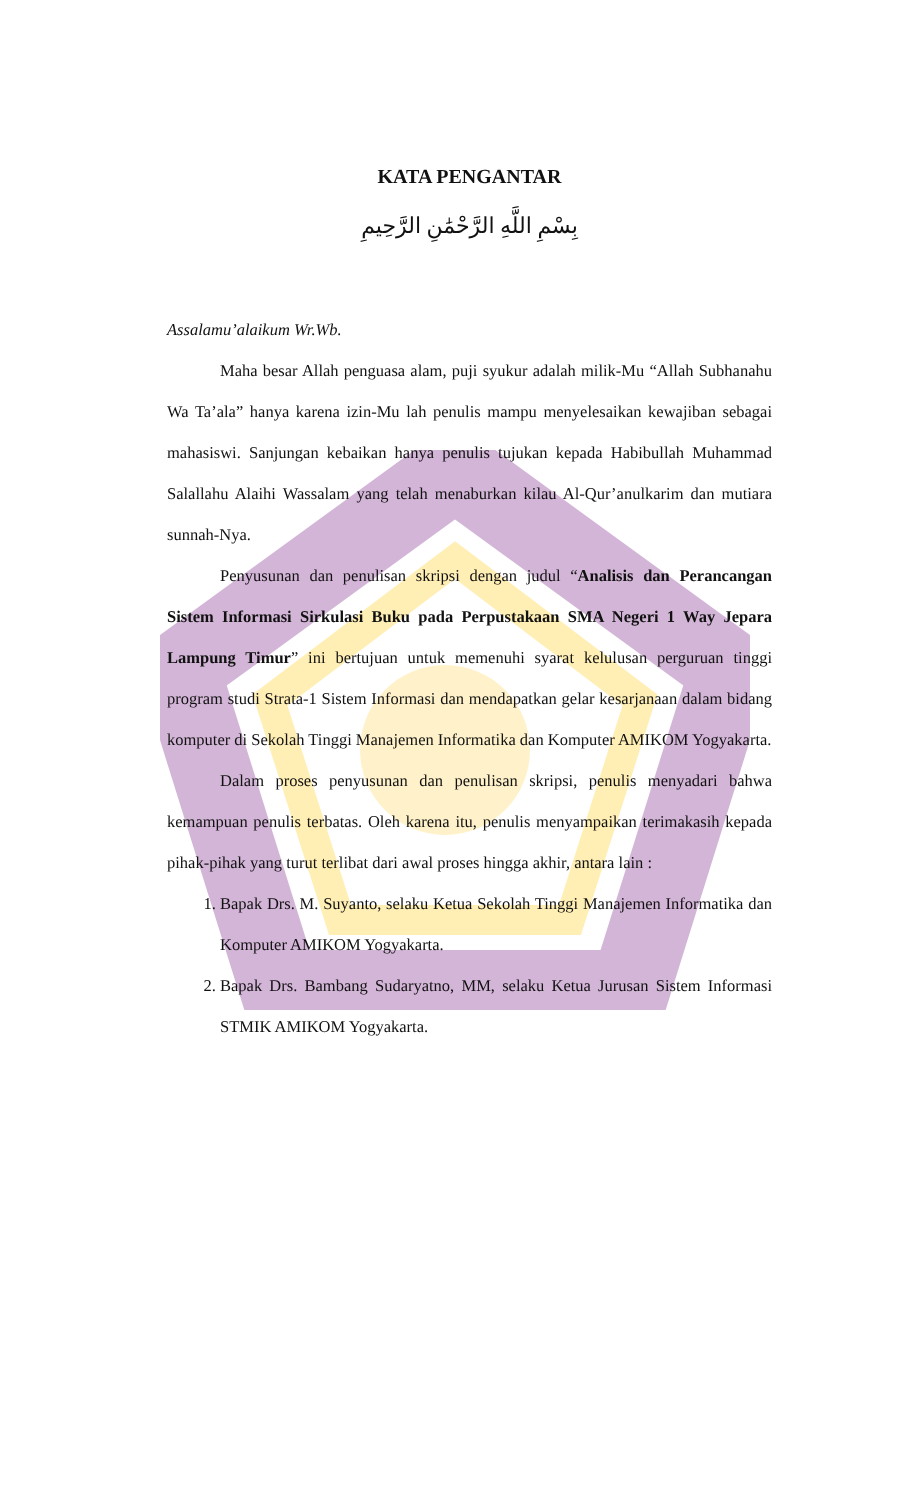KATA PENGANTAR
بِسْمِ اللَّهِ الرَّحْمَٰنِ الرَّحِيمِ
Assalamu’alaikum Wr.Wb.
Maha besar Allah penguasa alam, puji syukur adalah milik-Mu “Allah Subhanahu Wa Ta’ala” hanya karena izin-Mu lah penulis mampu menyelesaikan kewajiban sebagai mahasiswi. Sanjungan kebaikan hanya penulis tujukan kepada Habibullah Muhammad Salallahu Alaihi Wassalam yang telah menaburkan kilau Al-Qur’anulkarim dan mutiara sunnah-Nya.
Penyusunan dan penulisan skripsi dengan judul “Analisis dan Perancangan Sistem Informasi Sirkulasi Buku pada Perpustakaan SMA Negeri 1 Way Jepara Lampung Timur” ini bertujuan untuk memenuhi syarat kelulusan perguruan tinggi program studi Strata-1 Sistem Informasi dan mendapatkan gelar kesarjanaan dalam bidang komputer di Sekolah Tinggi Manajemen Informatika dan Komputer AMIKOM Yogyakarta.
Dalam proses penyusunan dan penulisan skripsi, penulis menyadari bahwa kemampuan penulis terbatas. Oleh karena itu, penulis menyampaikan terimakasih kepada pihak-pihak yang turut terlibat dari awal proses hingga akhir, antara lain :
1. Bapak Drs. M. Suyanto, selaku Ketua Sekolah Tinggi Manajemen Informatika dan Komputer AMIKOM Yogyakarta.
2. Bapak Drs. Bambang Sudaryatno, MM, selaku Ketua Jurusan Sistem Informasi STMIK AMIKOM Yogyakarta.